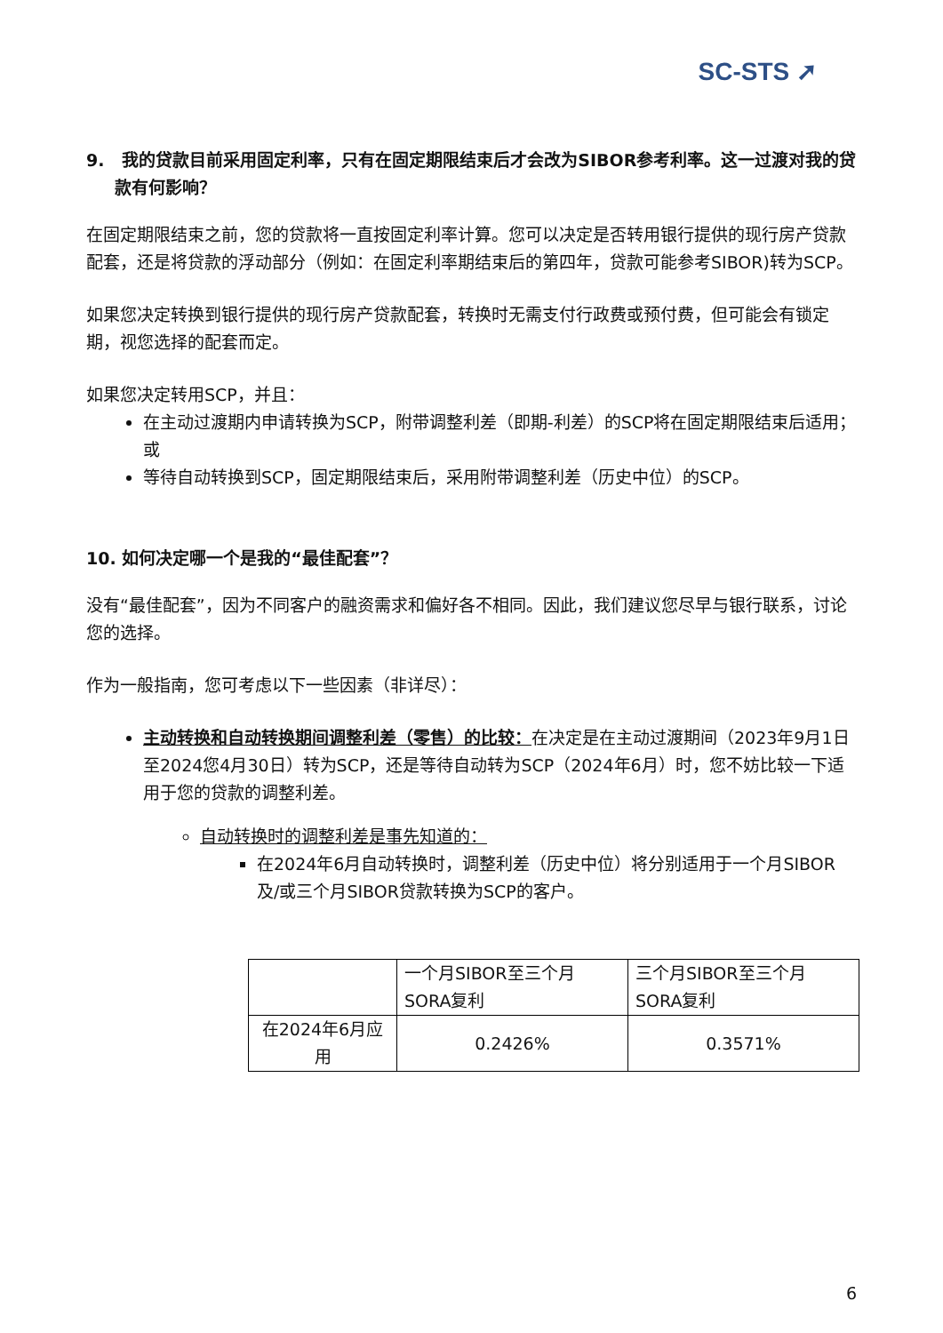SC-STS ➚
9. 我的贷款目前采用固定利率，只有在固定期限结束后才会改为SIBOR参考利率。这一过渡对我的贷款有何影响？
在固定期限结束之前，您的贷款将一直按固定利率计算。您可以决定是否转用银行提供的现行房产贷款配套，还是将贷款的浮动部分（例如：在固定利率期结束后的第四年，贷款可能参考SIBOR)转为SCP。
如果您决定转换到银行提供的现行房产贷款配套，转换时无需支付行政费或预付费，但可能会有锁定期，视您选择的配套而定。
如果您决定转用SCP，并且：
在主动过渡期内申请转换为SCP，附带调整利差（即期-利差）的SCP将在固定期限结束后适用；或
等待自动转换到SCP，固定期限结束后，采用附带调整利差（历史中位）的SCP。
10. 如何决定哪一个是我的“最佳配套”？
没有“最佳配套”，因为不同客户的融资需求和偏好各不相同。因此，我们建议您尽早与银行联系，讨论您的选择。
作为一般指南，您可考虑以下一些因素（非详尽）：
主动转换和自动转换期间调整利差（零售）的比较：在决定是在主动过渡期间（2023年9月1日至2024您4月30日）转为SCP，还是等待自动转为SCP（2024年6月）时，您不妨比较一下适用于您的贷款的调整利差。
自动转换时的调整利差是事先知道的：
在2024年6月自动转换时，调整利差（历史中位）将分别适用于一个月SIBOR及/或三个月SIBOR贷款转换为SCP的客户。
| | 一个月SIBOR至三个月SORA复利 | 三个月SIBOR至三个月SORA复利 |
| 在2024年6月应用 | 0.2426% | 0.3571% |
6